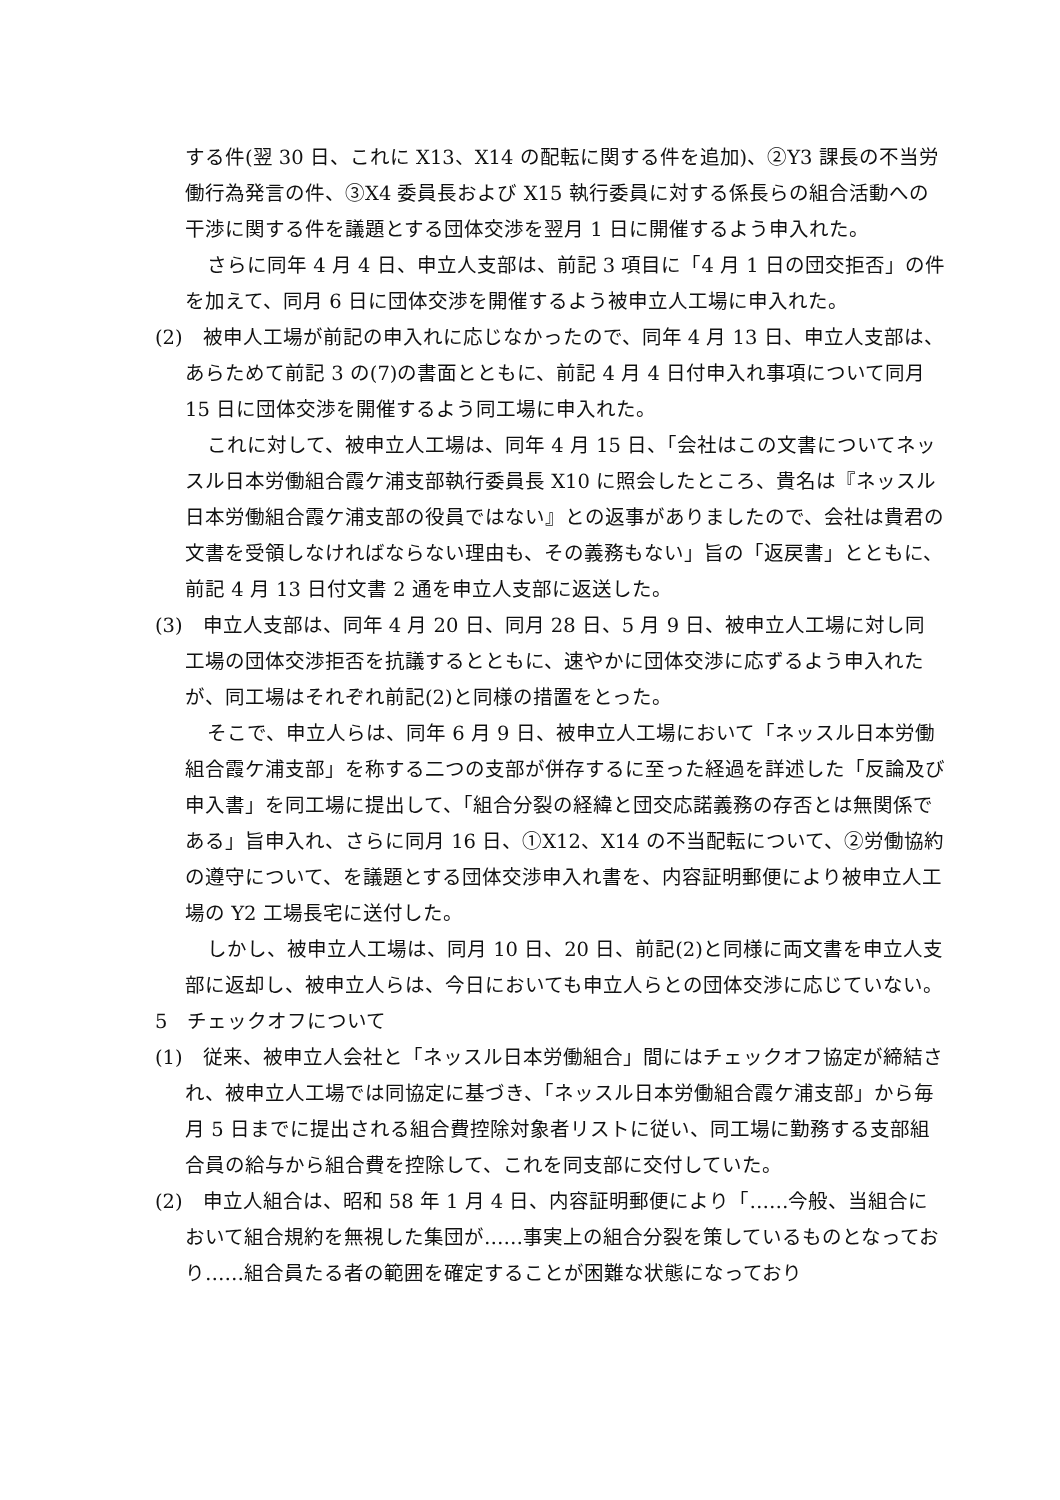する件(翌 30 日、これに X13、X14 の配転に関する件を追加)、②Y3 課長の不当労働行為発言の件、③X4 委員長および X15 執行委員に対する係長らの組合活動への干渉に関する件を議題とする団体交渉を翌月 1 日に開催するよう申入れた。
さらに同年 4 月 4 日、申立人支部は、前記 3 項目に「4 月 1 日の団交拒否」の件を加えて、同月 6 日に団体交渉を開催するよう被申立人工場に申入れた。
(2)　被申人工場が前記の申入れに応じなかったので、同年 4 月 13 日、申立人支部は、あらためて前記 3 の(7)の書面とともに、前記 4 月 4 日付申入れ事項について同月 15 日に団体交渉を開催するよう同工場に申入れた。
これに対して、被申立人工場は、同年 4 月 15 日、「会社はこの文書についてネッスル日本労働組合霞ケ浦支部執行委員長 X10 に照会したところ、貴名は『ネッスル日本労働組合霞ケ浦支部の役員ではない』との返事がありましたので、会社は貴君の文書を受領しなければならない理由も、その義務もない」旨の「返戻書」とともに、前記 4 月 13 日付文書 2 通を申立人支部に返送した。
(3)　申立人支部は、同年 4 月 20 日、同月 28 日、5 月 9 日、被申立人工場に対し同工場の団体交渉拒否を抗議するとともに、速やかに団体交渉に応ずるよう申入れたが、同工場はそれぞれ前記(2)と同様の措置をとった。
そこで、申立人らは、同年 6 月 9 日、被申立人工場において「ネッスル日本労働組合霞ケ浦支部」を称する二つの支部が併存するに至った経過を詳述した「反論及び申入書」を同工場に提出して、「組合分裂の経緯と団交応諾義務の存否とは無関係である」旨申入れ、さらに同月 16 日、①X12、X14 の不当配転について、②労働協約の遵守について、を議題とする団体交渉申入れ書を、内容証明郵便により被申立人工場の Y2 工場長宅に送付した。
しかし、被申立人工場は、同月 10 日、20 日、前記(2)と同様に両文書を申立人支部に返却し、被申立人らは、今日においても申立人らとの団体交渉に応じていない。
5　チェックオフについて
(1)　従来、被申立人会社と「ネッスル日本労働組合」間にはチェックオフ協定が締結され、被申立人工場では同協定に基づき、「ネッスル日本労働組合霞ケ浦支部」から毎月 5 日までに提出される組合費控除対象者リストに従い、同工場に勤務する支部組合員の給与から組合費を控除して、これを同支部に交付していた。
(2)　申立人組合は、昭和 58 年 1 月 4 日、内容証明郵便により「……今般、当組合において組合規約を無視した集団が……事実上の組合分裂を策しているものとなっており……組合員たる者の範囲を確定することが困難な状態になっており